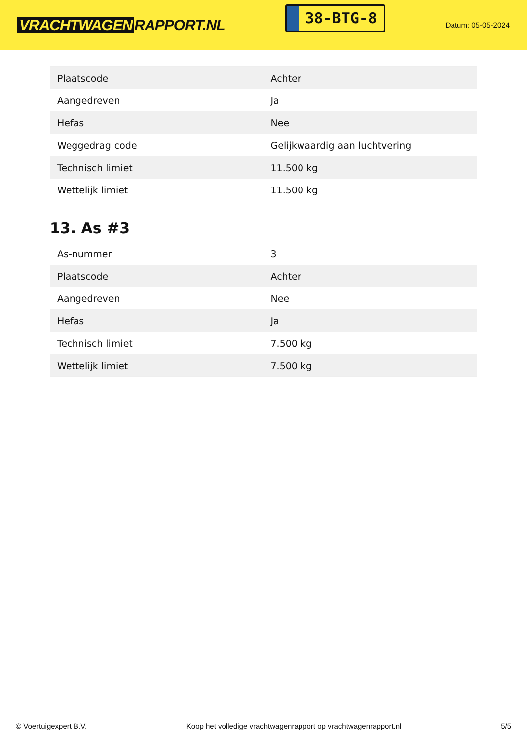VRACHTWAGEN RAPPORT.NL
38-BTG-8
Datum: 05-05-2024
| Plaatscode | Achter |
| Aangedreven | Ja |
| Hefas | Nee |
| Weggedrag code | Gelijkwaardig aan luchtvering |
| Technisch limiet | 11.500 kg |
| Wettelijk limiet | 11.500 kg |
13. As #3
| As-nummer | 3 |
| Plaatscode | Achter |
| Aangedreven | Nee |
| Hefas | Ja |
| Technisch limiet | 7.500 kg |
| Wettelijk limiet | 7.500 kg |
© Voertuigexpert B.V. Koop het volledige vrachtwagenrapport op vrachtwagenrapport.nl 5/5